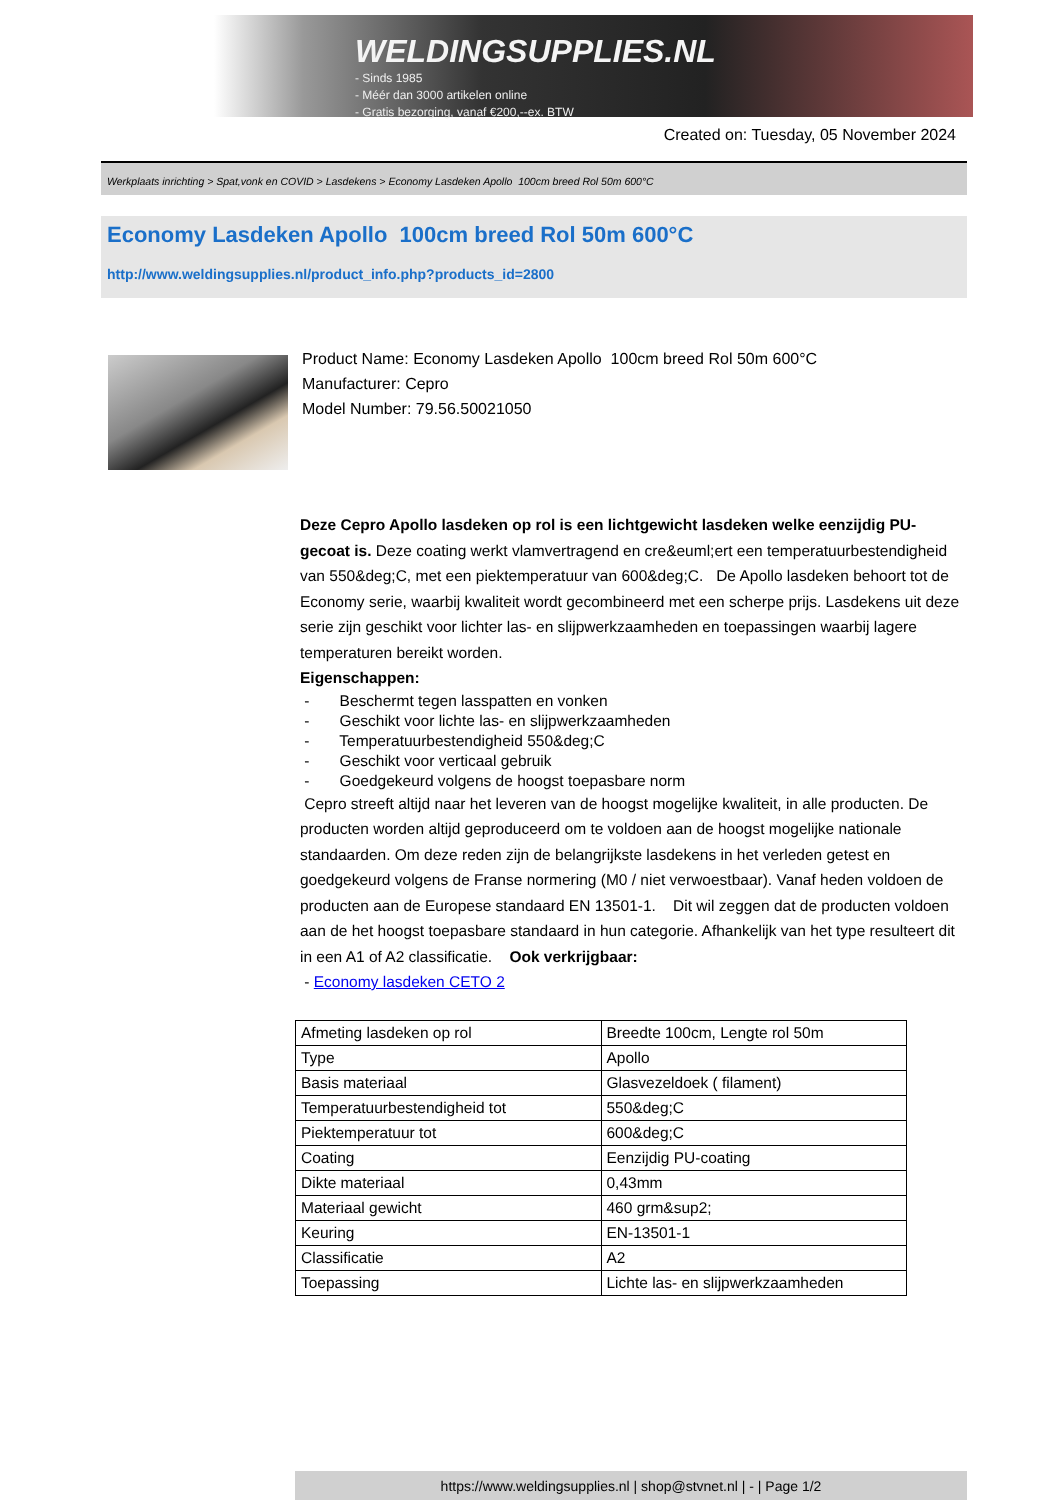WELDINGSUPPLIES.NL
- Sinds 1985
- Méér dan 3000 artikelen online
- Gratis bezorging, vanaf €200,--ex. BTW
Created on: Tuesday, 05 November 2024
Werkplaats inrichting > Spat,vonk en COVID > Lasdekens > Economy Lasdeken Apollo 100cm breed Rol 50m 600°C
Economy Lasdeken Apollo 100cm breed Rol 50m 600°C
http://www.weldingsupplies.nl/product_info.php?products_id=2800
Product Name: Economy Lasdeken Apollo 100cm breed Rol 50m 600°C
Manufacturer: Cepro
Model Number: 79.56.50021050
Deze Cepro Apollo lasdeken op rol is een lichtgewicht lasdeken welke eenzijdig PU-gecoat is. Deze coating werkt vlamvertragend en cre&euml;ert een temperatuurbestendigheid van 550&deg;C, met een piektemperatuur van 600&deg;C. De Apollo lasdeken behoort tot de Economy serie, waarbij kwaliteit wordt gecombineerd met een scherpe prijs. Lasdekens uit deze serie zijn geschikt voor lichter las- en slijpwerkzaamheden en toepassingen waarbij lagere temperaturen bereikt worden.
Eigenschappen:
- Beschermt tegen lasspatten en vonken
- Geschikt voor lichte las- en slijpwerkzaamheden
- Temperatuurbestendigheid 550&deg;C
- Geschikt voor verticaal gebruik
- Goedgekeurd volgens de hoogst toepasbare norm
Cepro streeft altijd naar het leveren van de hoogst mogelijke kwaliteit, in alle producten. De producten worden altijd geproduceerd om te voldoen aan de hoogst mogelijke nationale standaarden. Om deze reden zijn de belangrijkste lasdekens in het verleden getest en goedgekeurd volgens de Franse normering (M0 / niet verwoestbaar). Vanaf heden voldoen de producten aan de Europese standaard EN 13501-1. Dit wil zeggen dat de producten voldoen aan de het hoogst toepasbare standaard in hun categorie. Afhankelijk van het type resulteert dit in een A1 of A2 classificatie. Ook verkrijgbaar:
- Economy lasdeken CETO 2
| Afmeting lasdeken op rol | Breedte 100cm, Lengte rol 50m |
| Type | Apollo |
| Basis materiaal | Glasvezeldoek ( filament) |
| Temperatuurbestendigheid tot | 550&deg;C |
| Piektemperatuur tot | 600&deg;C |
| Coating | Eenzijdig PU-coating |
| Dikte materiaal | 0,43mm |
| Materiaal gewicht | 460 grm&sup2; |
| Keuring | EN-13501-1 |
| Classificatie | A2 |
| Toepassing | Lichte las- en slijpwerkzaamheden |
https://www.weldingsupplies.nl | shop@stvnet.nl | - | Page 1/2